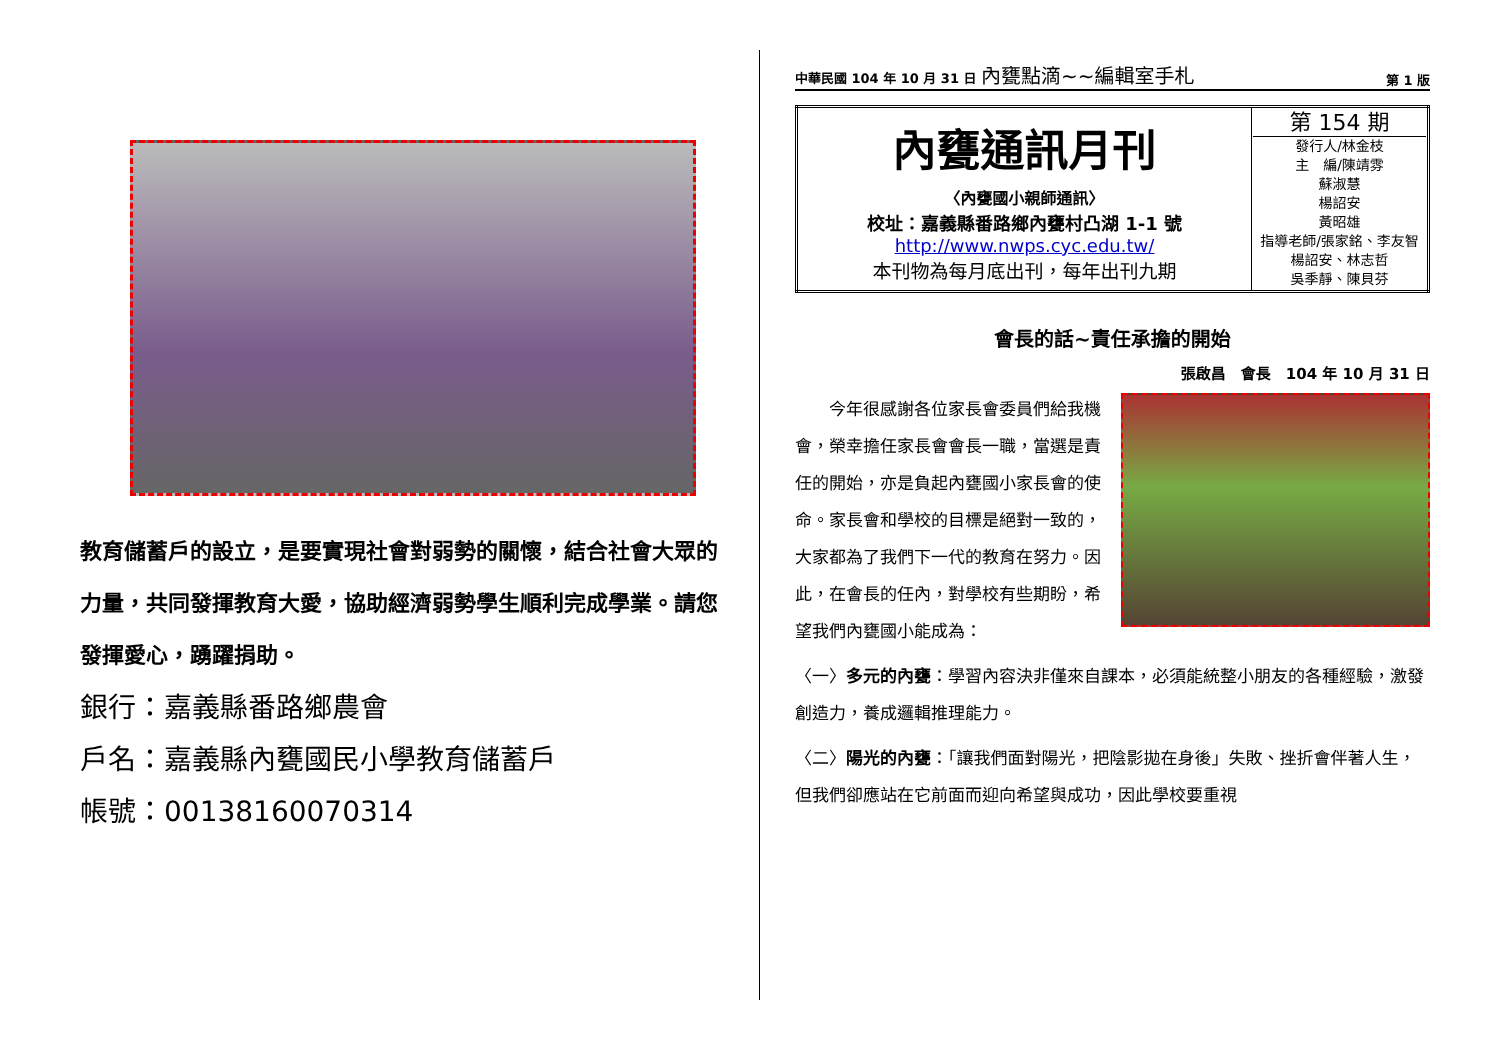教育儲蓄戶的設立，是要實現社會對弱勢的關懷，結合社會大眾的力量，共同發揮教育大愛，協助經濟弱勢學生順利完成學業。請您發揮愛心，踴躍捐助。
銀行：嘉義縣番路鄉農會
戶名：嘉義縣內甕國民小學教育儲蓄戶
帳號：00138160070314
中華民國 104 年 10 月 31 日 內甕點滴~~編輯室手札 第 1 版
| 內甕通訊月刊 〈內甕國小親師通訊〉 校址：嘉義縣番路鄉內甕村凸湖 1-1 號 http://www.nwps.cyc.edu.tw/ 本刊物為每月底出刊，每年出刊九期 | 第 154 期 發行人/林金枝 主 編/陳靖雰 蘇淑慧 楊詔安 黃昭雄 指導老師/張家銘、李友智 楊詔安、林志哲 吳季靜、陳貝芬 |
會長的話~責任承擔的開始
張啟昌　會長　104 年 10 月 31 日
　　今年很感謝各位家長會委員們給我機會，榮幸擔任家長會會長一職，當選是責任的開始，亦是負起內甕國小家長會的使命。家長會和學校的目標是絕對一致的，大家都為了我們下一代的教育在努力。因此，在會長的任內，對學校有些期盼，希望我們內甕國小能成為：
〈一〉多元的內甕：學習內容決非僅來自課本，必須能統整小朋友的各種經驗，激發創造力，養成邏輯推理能力。
〈二〉陽光的內甕：「讓我們面對陽光，把陰影拋在身後」失敗、挫折會伴著人生，但我們卻應站在它前面而迎向希望與成功，因此學校要重視